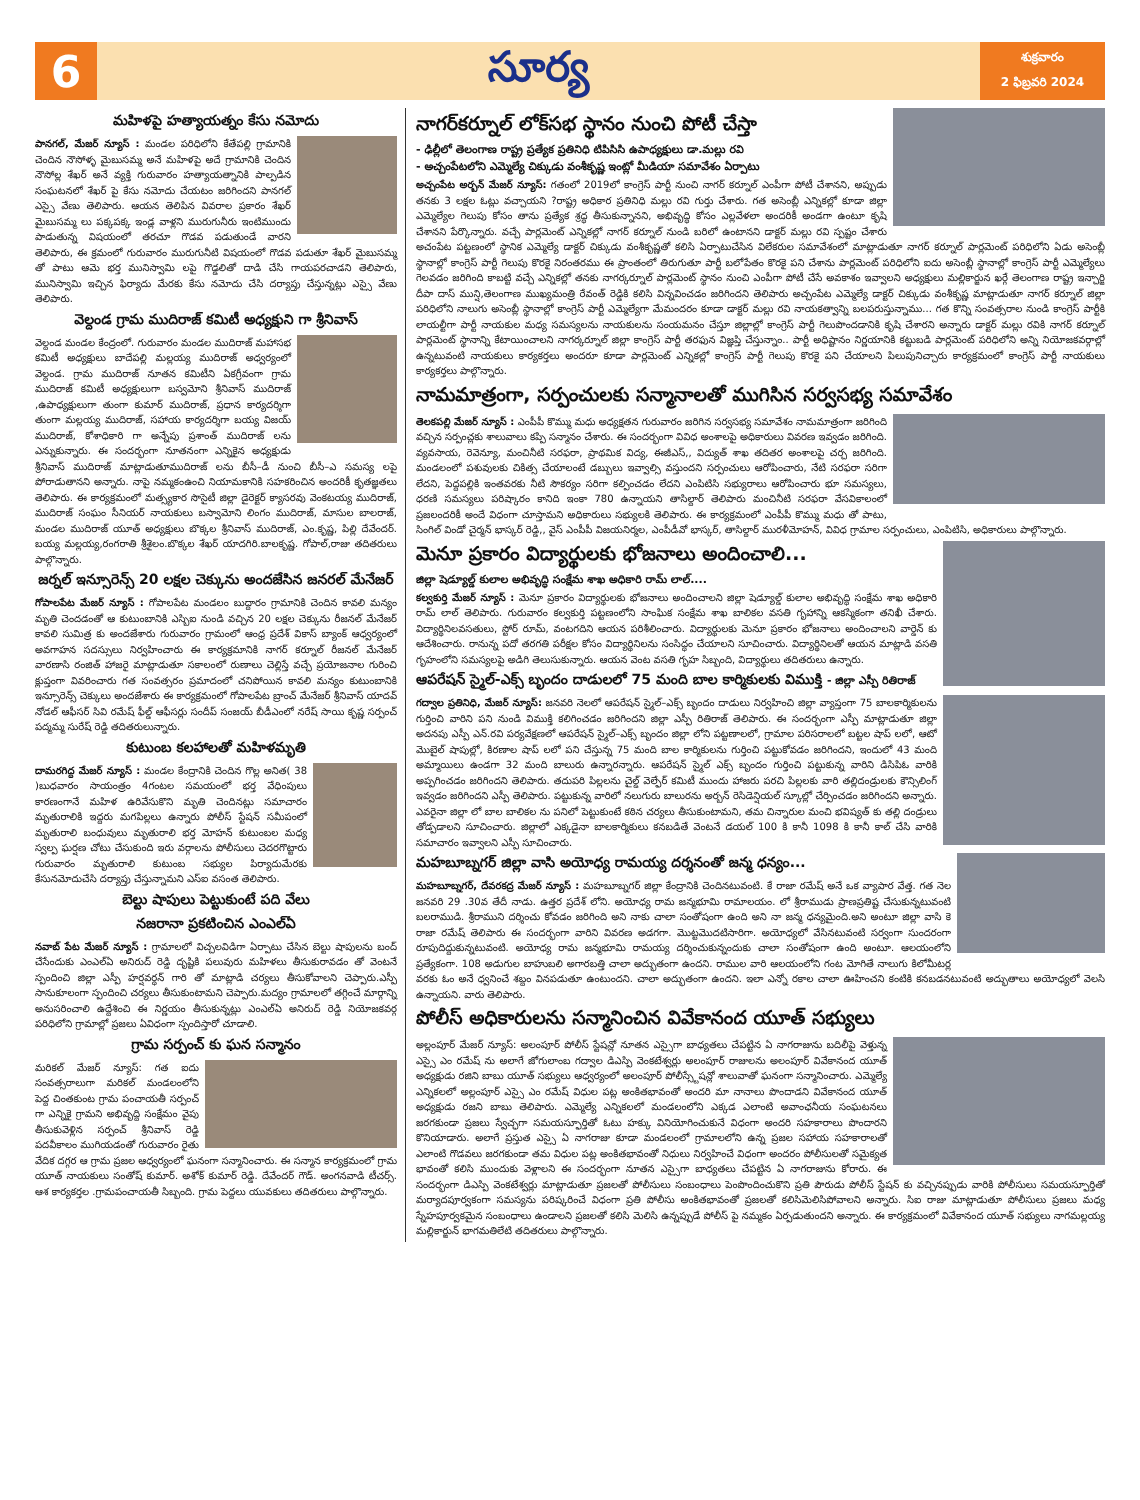6 సూర్య
శుక్రవారం
2 ఫిబ్రవరి 2024
మహిళపై హత్యాయత్నం కేసు నమోదు
పానగల్, మేజర్ న్యూస్ : మండల పరిధిలోని కేతేపల్లి గ్రామానికి చెందిన నౌసోళ్ళ మైబుసమ్మ అనే మహిళపై అదే గ్రామానికి చెందిన నౌసోల్ల శేఖర్ అనే వ్యక్తి గురువారం హత్యాయత్నానికి పాల్పడిన సంఘటనలో శేఖర్ పై కేసు నమోదు చేయటం జరిగిందని పానగల్ ఎస్సై వేణు తెలిపారు. ఆయన తెలిపిన వివరాల ప్రకారం శేఖర్ మైబుసమ్మ లు పక్కపక్క ఇండ్ల వాళ్లని మురుగునీరు ఇంటిముందు పాడుతున్న విషయంలో తరచూ గొడవ పడుతుండే వారని తెలిపారు, ఈ క్రమంలో గురువారం మురుగునీటి విషయంలో గొడవ పడుతూ శేఖర్ మైబుసమ్మ తో పాటు ఆమె భర్త మునిస్వామి లపై గొడ్డలితో దాడి చేసి గాయపరచాడని తెలిపారు, మునిస్వామి ఇచ్చిన ఫిర్యాదు మేరకు కేసు నమోదు చేసి దర్యాప్తు చేస్తున్నట్లు ఎస్సై వేణు తెలిపారు.
వెల్దండ గ్రామ ముదిరాజ్ కమిటీ అధ్యక్షుని గా శ్రీనివాస్
వెల్దండ మండల కేంద్రంలో. గురువారం మండల ముదిరాజ్ మహాసభ కమిటీ అధ్యక్షులు బాదేపల్లి మల్లయ్య ముదిరాజ్ అధ్వర్యంలో వెల్దండ. గ్రామ ముదిరాజ్ నూతన కమిటీని ఏకగ్రీవంగా గ్రామ ముదిరాజ్ కమిటీ అధ్యక్షులుగా బస్వమోని శ్రీనివాస్ ముదిరాజ్ ,ఉపాధ్యక్షులుగా తుంగా కుమార్ ముదిరాజ్, ప్రధాన కార్యదర్శిగా తుంగా మల్లయ్య ముదిరాజ్, సహాయ కార్యదర్శిగా బయ్య విజయ్ ముదిరాజ్, కోశాధికారి గా అన్నేపు ప్రశాంత్ ముదిరాజ్ లను ఎన్నుకున్నారు. ఈ సందర్భంగా నూతనంగా ఎన్నికైన అధ్యక్షుడు శ్రీనివాస్ ముదిరాజ్ మాట్లాడుతూముదిరాజ్ లను బీసీ–డీ నుంచి బీసీ–ఎ సమస్య లపై పోరాడుతానని అన్నారు. నాపై నమ్మకంఉంచి నియామకానికి సహకరించిన అందరికీ కృతజ్ఞతలు తెలిపారు. ఈ కార్యక్రమంలో మత్స్యకార సొసైటీ జిల్లా డైరెక్టర్ క్యాసరవు వెంకటయ్య ముదిరాజ్, ముదిరాజ్ సంఘం సీనియర్ నాయకులు బస్వామోని లింగం ముదిరాజ్, మాసుల బాలరాజ్, మండల ముదిరాజ్ యూత్ అధ్యక్షులు బొక్కల శ్రీనివాస్ ముదిరాజ్, ఎం.కృష్ణ, పిల్లి దేవేందర్. బయ్య మల్లయ్య,రంగరాతి శ్రీశైలం.బొక్కల శేఖర్ యాదగిరి.బాలకృష్ణ. గోపాల్,రాజు తదితరులు పాల్గొన్నారు.
జర్నల్ ఇన్సూరెన్స్ 20 లక్షల చెక్కును అందజేసిన జనరల్ మేనేజర్
గోపాలపేట మేజర్ న్యూస్ : గోపాలపేట మండలం బుద్దారం గ్రామానికి చెందిన కావలి మన్యం మృతి చెందడంతో ఆ కుటుంబానికి ఎస్బిఐ నుండి వచ్చిన 20 లక్షల చెక్కును రీజనల్ మేనేజర్ కావలి సుమిత్ర కు అందజేశారు గురువారం గ్రామంలో ఆంధ్ర ప్రదేశ్ వికాస్ బ్యాంక్ ఆధ్వర్యంలో అవగాహన సదస్సులు నిర్వహించారు ఈ కార్యక్రమానికి నాగర్ కర్నూల్ రీజనల్ మేనేజర్ వారణాసి రంజిత్ హాజరై మాట్లాడుతూ సకాలంలో రుణాలు చెల్లిస్తే వచ్చే ప్రయోజనాల గురించి క్లుప్తంగా వివరించారు గత సంవత్సరం ప్రమాదంలో చనిపోయిన కావలి మన్యం కుటుంబానికి ఇన్సూరెన్స్ చెక్కులు అందజేశారు ఈ కార్యక్రమంలో గోపాలపేట బ్రాంచ్ మేనేజర్ శ్రీనివాస్ యాదవ్ నోడల్ ఆఫీసర్ సివి రమేష్ ఫీల్డ్ ఆఫీసర్లు సందీప్ సంజయ్ బీడీఎంలో నరేష్ సాయి కృష్ణ సర్పంచ్ పద్మమ్మ సురేష్ రెడ్డి తదితరులున్నారు.
కుటుంబ కలహాలతో మహిళమృతి
దామరగిద్ద మేజర్ న్యూస్ : మండల కేంద్రానికి చెందిన గొల్ల అనిత( 38 )బుధవారం సాయంత్రం 4గంటల సమయంలో భర్త వేధింపులు కారణంగానే మహిళ ఉరివేసుకొని మృతి చెందినట్లు సమాచారం మృతురాలికి ఇద్దరు మగపిల్లలు ఉన్నారు పోలీస్ స్టేషన్ సమీపంలో మృతురాలి బంధువులు మృతురాలి భర్త మోహన్ కుటుంబల మధ్య స్వల్ప ఘర్షణ చోటు చేసుకుంది ఇరు వర్గాలను పోలీసులు చెదరగొట్టారు గురువారం మృతురాలి కుటుంబ సభ్యుల పిర్యాదుమేరకు కేసునమోదుచేసి దర్యాప్తు చేస్తున్నామని ఎస్ఐ వసంత తెలిపారు.
బెల్టు షాపులు పెట్టుకుంటే పది వేలు
నజరానా ప్రకటించిన ఎంఎల్ఏ
నవాబ్ పేట మేజర్ న్యూస్ : గ్రామాలలో విచ్చలవిడిగా ఏర్పాటు చేసిన బెల్టు షాపులను బంద్ చేసేందుకు ఎంఎల్ఏ అనిరుద్ రెడ్డి దృష్టికి పలువురు మహిళలు తీసుకురావడం తో వెంటనే స్పందించి జిల్లా ఎస్పీ హర్షవర్ధన్ గారి తో మాట్లాడి చర్యలు తీసుకోవాలని చెప్పారు.ఎస్పీ సానుకూలంగా స్పందించి చర్యలు తీసుకుంటామని చెప్పారు.మద్యం గ్రామాలలో తగ్గించే మార్గాన్ని అనుసరించాలి ఉద్దేశించి ఈ నిర్ణయం తీసుకున్నట్లు ఎంఎల్ఏ అనిరుద్ రెడ్డి నియోజకవర్గ పరిధిలోని గ్రామాల్లో ప్రజలు ఏవిధంగా స్పందిస్తారో చూడాలి.
గ్రామ సర్పంచ్ కు ఘన సన్మానం
మరికల్ మేజర్ న్యూస్: గత ఐదు సంవత్సరాలుగా మరికల్ మండలంలోని పెద్ద చింతకుంట గ్రామ పంచాయతీ సర్పంచ్ గా ఎన్నికై గ్రామని అభివృద్ది సంక్షేమం వైపు తీసుకువెళ్లిన సర్పంచ్ శ్రీనివాస్ రెడ్డి పదవీకాలం ముగియడంతో గురువారం రైతు వేదిక దగ్గర ఆ గ్రామ ప్రజల ఆధ్వర్యంలో ఘనంగా సన్మానించారు. ఈ సన్మాన కార్యక్రమంలో గ్రామ యూత్ నాయకులు సంతోష్ కుమార్. అశోక్ కుమార్ రెడ్డి. దేవేందర్ గౌడ్. అంగనవాడి టీచర్స్. ఆశ కార్యకర్తల .గ్రామపంచాయతీ సిబ్బంది. గ్రామ పెద్దలు యువకులు తదితరులు పాల్గొన్నారు.
నాగర్‌కర్నూల్ లోక్‌సభ స్థానం నుంచి పోటీ చేస్తా
- ఢిల్లీలో తెలంగాణ రాష్ట్ర ప్రత్యేక ప్రతినిధి టిపిసిసి ఉపాధ్యక్షులు డా.మల్లు రవి
- అచ్చంపేటలోని ఎమ్మెల్యే చిక్కుడు వంశీకృష్ణ ఇంట్లో మీడియా సమావేశం ఏర్పాటు
అచ్చంపేట అర్బన్ మేజర్ న్యూస్: గతంలో 2019లో కాంగ్రెస్ పార్టీ నుంచి నాగర్ కర్నూల్ ఎంపీగా పోటీ చేశానని, అప్పుడు తనకు 3 లక్షల ఓట్లు వచ్చాయని ?రాష్ట్ర అధికార ప్రతినిధి మల్లు రవి గుర్తు చేశారు. గత అసెంబ్లీ ఎన్నికల్లో కూడా జిల్లా ఎమ్మెల్యేల గెలుపు కోసం తాను ప్రత్యేక శ్రద్ధ తీసుకున్నానని, అభివృద్ధి కోసం ఎల్లవేళలా అందరికీ అండగా ఉంటూ కృషి చేశానని పేర్కొన్నారు. వచ్చే పార్లమెంట్ ఎన్నికల్లో నాగర్ కర్నూల్ నుండి బరిలో ఉంటానని డాక్టర్ మల్లు రవి స్పష్టం చేశారు అచంపేట పట్టణంలో స్థానిక ఎమ్మెల్యే డాక్టర్ చిక్కుడు వంశీకృష్ణతో కలిసి ఏర్పాటుచేసిన విలేకరుల సమావేశంలో మాట్లాడుతూ నాగర్ కర్నూల్ పార్లమెంట్ పరిధిలోని ఏడు అసెంబ్లీ స్థానాల్లో కాంగ్రెస్ పార్టీ గెలుపు కొరకై నిరంతరము ఈ ప్రాంతంలో తిరుగుతూ పార్టీ బలోపేతం కొరకై పని చేశాను పార్లమెంట్ పరిధిలోని ఐదు అసెంబ్లీ స్థానాల్లో కాంగ్రెస్ పార్టీ ఎమ్మెల్యేలు గెలవడం జరిగింది కాబట్టి వచ్చే ఎన్నికల్లో తనకు నాగర్కర్నూల్ పార్లమెంట్ స్థానం నుంచి ఎంపీగా పోటీ చేసే అవకాశం ఇవ్వాలని అధ్యక్షులు మల్లికార్జున ఖర్గే తెలంగాణ రాష్ట్ర ఇన్చార్జి దీపా దాస్ మున్షి,తెలంగాణ ముఖ్యమంత్రి రేవంత్ రెడ్డికి కలిసి విన్నవించడం జరిగిందని తెలిపారు అచ్చంపేట ఎమ్మెల్యే డాక్టర్ చిక్కుడు వంశీకృష్ణ మాట్లాడుతూ నాగర్ కర్నూల్ జిల్లా పరిధిలోని నాలుగు అసెంబ్లీ స్థానాల్లో కాంగ్రెస్ పార్టీ ఎమ్మెల్యేగా మేమందరం కూడా డాక్టర్ మల్లు రవి నాయకత్వాన్ని బలపరుస్తున్నాము... గత కొన్ని సంవత్సరాల నుండి కాంగ్రెస్ పార్టీకి లాయల్టీగా పార్టీ నాయకుల మధ్య సమస్యలను నాయకులను సంయమనం చేస్తూ జిల్లాల్లో కాంగ్రెస్ పార్టీ గెలుపొందడానికి కృషి చేశారని అన్నారు డాక్టర్ మల్లు రవికి నాగర్ కర్నూల్ పార్లమెంట్ స్థానాన్ని కేటాయించాలని నాగర్కర్నూల్ జిల్లా కాంగ్రెస్ పార్టీ తరఫున విజ్ఞప్తి చేస్తున్నాం.. పార్టీ అధిష్టానం నిర్ణయానికి కట్టుబడి పార్లమెంట్ పరిధిలోని అన్ని నియోజకవర్గాల్లో ఉన్నటువంటి నాయకులు కార్యకర్తలు అందరూ కూడా పార్లమెంట్ ఎన్నికల్లో కాంగ్రెస్ పార్టీ గెలుపు కొరకై పని చేయాలని పిలుపునిచ్చారు కార్యక్రమంలో కాంగ్రెస్ పార్టీ నాయకులు కార్యకర్తలు పాల్గొన్నారు.
నామమాత్రంగా, సర్పంచులకు సన్మానాలతో ముగిసిన సర్వసభ్య సమావేశం
తెలకపల్లి మేజర్ న్యూస్ : ఎంపీపీ కొమ్ము మధు అధ్యక్షతన గురువారం జరిగిన సర్వసభ్య సమావేశం నామమాత్రంగా జరిగింది వచ్చిన సర్పంచ్లకు శాలువాలు కప్పి సన్మానం చేశారు. ఈ సందర్భంగా వివిధ అంశాలపై అధికారులు వివరణ ఇవ్వడం జరిగింది. వ్యవసాయ, రెవెన్యూ, మంచినీటి సరఫరా, ప్రాథమిక విద్య, ఈజీఎస్,, విద్యుత్ శాఖ తదితర అంశాలపై చర్చ జరిగింది. మండలంలో పశువులకు చికిత్స చేయాలంటే డబ్బులు ఇవ్వాల్సి వస్తుందని సర్పంచులు ఆరోపించారు, నేటి సరఫరా సరిగా లేదని, పెద్దపల్లికి ఇంతవరకు నీటి సౌకర్యం సరిగా కల్పించడం లేదని ఎంపిటిసి సభ్యురాలు ఆరోపించారు భూ సమస్యలు, ధరణి సమస్యలు పరిష్కారం కానిది ఇంకా 780 ఉన్నాయని తాసిల్దార్ తెలిపారు మంచినీటి సరఫరా వేసవికాలంలో ప్రజలందరికీ అందే విధంగా చూస్తామని అధికారులు సభ్యులకి తెలిపారు. ఈ కార్యక్రమంలో ఎంపీపీ కొమ్ము మధు తో పాటు, సింగిల్ విండో చైర్మన్ భాస్కర్ రెడ్డి,, వైస్ ఎంపీపీ విజయనిర్మల, ఎంపీడీవో భాస్కర్, తాసిల్దార్ మురళీమోహన్, వివిధ గ్రామాల సర్పంచులు, ఎంపిటిసి, అధికారులు పాల్గొన్నారు.
మెనూ ప్రకారం విద్యార్థులకు భోజనాలు అందించాలి...
జిల్లా షెడ్యూల్డ్ కులాల అభివృద్ధి సంక్షేమ శాఖ అధికారి రామ్ లాల్....
కల్వకుర్తి మేజర్ న్యూస్ : మెనూ ప్రకారం విద్యార్థులకు భోజనాలు అందించాలని జిల్లా షెడ్యూల్డ్ కులాల అభివృద్ధి సంక్షేమ శాఖ అధికారి రామ్ లాల్ తెలిపారు. గురువారం కల్వకుర్తి పట్టణంలోని సాంఘిక సంక్షేమ శాఖ బాలికల వసతి గృహాన్ని ఆకస్మికంగా తనిఖీ చేశారు. విద్యార్థినిలవసతులు, స్టోర్ రూమ్, వంటగదిని ఆయన పరిశీలించారు. విద్యార్థులకు మెనూ ప్రకారం భోజనాలు అందించాలని వార్డెన్ కు ఆదేశించారు. రానున్న పదో తరగతి పరీక్షల కోసం విద్యార్థినిలను సంసిద్ధం చేయాలని సూచించారు. విద్యార్థినిలతో ఆయన మాట్లాడి వసతి గృహంలోని సమస్యలపై అడిగి తెలుసుకున్నారు. ఆయన వెంట వసతి గృహ సిబ్బంది, విద్యార్థులు తదితరులు ఉన్నారు.
ఆపరేషన్ స్మైల్-ఎక్స్ బృందం దాడులలో 75 మంది బాల కార్మికులకు విముక్తి - జిల్లా ఎస్పీ రితిరాజ్
గద్వాల ప్రతినిధి, మేజర్ న్యూస్: జనవరి నెలలో ఆపరేషన్ స్మైల్–ఎక్స్ బృందం దాడులు నిర్వహించి జిల్లా వ్యాప్తంగా 75 బాలకార్మికులను గుర్తించి వారిని పని నుండి విముక్తి కలిగించడం జరిగిందని జిల్లా ఎస్పీ రితిరాజ్ తెలిపారు. ఈ సందర్భంగా ఎస్పీ మాట్లాడుతూ జిల్లా అదనపు ఎస్పీ ఎన్.రవి పర్యవేక్షణలో ఆపరేషన్ స్మైల్–ఎక్స్ బృందం జిల్లా లోని పట్టణాలలో, గ్రామాల పరిసరాలలో బట్టల షాప్ లలో, ఆటో మొబైల్ షాపుల్లో, కిరణాల షాప్ లలో పని చేస్తున్న 75 మంది బాల కార్మికులను గుర్తించి పట్టుకోవడం జరిగిందని, ఇందులో 43 మంది అమ్మాయిలు ఉండగా 32 మంది బాలురు ఉన్నారన్నారు. ఆపరేషన్ స్మైల్ ఎక్స్ బృందం గుర్తించి పట్టుకున్న వారిని డిసిపిఓ వారికి అప్పగించడం జరిగిందని తెలిపారు. తదుపరి పిల్లలను చైల్డ్ వెల్ఫేర్ కమిటీ ముందు హాజరు పరచి పిల్లలకు వారి తల్లిదండ్రులకు కౌన్సిలింగ్ ఇవ్వడం జరిగిందని ఎస్పీ తెలిపారు. పట్టుకున్న వారిలో నలుగురు బాలురను అర్బన్ రెసిడెన్షియల్ స్కూల్లో చేర్పించడం జరిగిందని అన్నారు. ఎవరైనా జిల్లా లో బాల బాలికల ను పనిలో పెట్టుకుంటే కఠిన చర్యలు తీసుకుంటామని, తమ చిన్నారుల మంచి భవిష్యత్ కు తల్లి దండ్రులు తోడ్పడాలని సూచించారు. జిల్లాలో ఎక్కడైనా బాలకార్మికులు కనబడితే వెంటనే డయల్ 100 కి కానీ 1098 కి కానీ కాల్ చేసి వారికి సమాచారం ఇవ్వాలని ఎస్పీ సూచించారు.
మహబూబ్నగర్ జిల్లా వాసి అయోధ్య రామయ్య దర్శనంతో జన్మ ధన్యం...
మహబూబ్నగర్, దేవరకద్ర మేజర్ న్యూస్ : మహబూబ్నగర్ జిల్లా కేంద్రానికి చెందినటువంటి. కే రాజా రమేష్ అనే ఒక వ్యాపార వేత్త. గత నెల జనవరి 29 .30వ తేదీ నాడు. ఉత్తర ప్రదేశ్ లోని. అయోధ్య రామ జన్మభూమి రామాలయం. లో శ్రీరాముడు ప్రాణప్రతిష్ట చేసుకున్నటువంటి బలరాముడి. శ్రీరాముని దర్శించు కోవడం జరిగింది అని నాకు చాలా సంతోషంగా ఉంది అని నా జన్మ ధన్యమైంది.అని అంటూ జిల్లా వాసి కె రాజా రమేష్ తెలిపారు ఈ సందర్భంగా వారిని వివరణ అడగగా. మొట్టమొదటిసారిగా. అయోధ్యలో వేసినటువంటి సర్వంగా సుందరంగా రూపుదిద్దుకున్నటువంటి. అయోధ్య రామ జన్మభూమి రామయ్య దర్శించుకున్నందుకు చాలా సంతోషంగా ఉంది అంటూ. ఆలయంలోని ప్రత్యేకంగా. 108 అడుగుల బాహుబలి అగారబత్తి చాలా అద్భుతంగా ఉందని. రాముల వారి ఆలయంలోని గంట మోగితే నాలుగు కిలోమీటర్ల వరకు ఓం అనే ధ్వనించే శబ్దం వినపడుతూ ఉంటుందని. చాలా అద్భుతంగా ఉందని. ఇలా ఎన్నో రకాల చాలా ఊహించని కంటికి కనబడనటువంటి అద్భుతాలు అయోధ్యలో వెలసి ఉన్నాయని. వారు తెలిపారు.
పోలీస్ అధికారులను సన్మానించిన వివేకానంద యూత్ సభ్యులు
అల్లంపూర్ మేజర్ న్యూస్: అలంపూర్ పోలీస్ స్టేషన్లో నూతన ఎస్సైగా బాధ్యతలు చేపట్టిన ఏ నాగరాజును బదిలీపై వెళ్తున్న ఎస్సై ఎం రమేష్ ను అలాగే జోగులాంబ గద్వాల డిఎస్పి వెంకటేశ్వర్లు అలంపూర్ రాజులను అలంపూర్ వివేకానంద యూత్ అధ్యక్షుడు రజిని బాబు యూత్ సభ్యులు ఆధ్వర్యంలో అలంపూర్ పోలీస్స్టేషన్లో శాలువాతో ఘనంగా సన్మానించారు. ఎమ్మెల్యే ఎన్నికలలో అల్లంపూర్ ఎస్సై ఎం రమేష్ విధుల పట్ల అంకితభావంతో అందరి మా నానాలు పొందాడని వివేకానంద యూత్ అధ్యక్షుడు రజని బాబు తెలిపారు. ఎమ్మెల్యే ఎన్నికలలో మండలంలోని ఎక్కడ ఎలాంటి అవాంఛనీయ సంఘటనలు జరగకుండా ప్రజలు స్వేచ్ఛగా సమయస్ఫూర్తితో ఓటు హక్కు వినియోగించుకునే విధంగా అందరి సహకారాలు పొందారని కొనియాడారు. అలాగే ప్రస్తుత ఎస్సై ఏ నాగరాజు కూడా మండలంలో గ్రామాలలోని ఉన్న ప్రజల సహాయ సహకారాలతో ఎలాంటి గొడవలు జరగకుండా తమ విధుల పట్ల అంకితభావంతో నిధులు నిర్వహించే విధంగా అందరం పోలీసులతో సమైక్యత భావంతో కలిసి ముందుకు వెళ్లాలని ఈ సందర్భంగా నూతన ఎస్సైగా బాధ్యతలు చేపట్టిన ఏ నాగరాజును కోరారు. ఈ సందర్భంగా డిఎస్పి వెంకటేశ్వర్లు మాట్లాడుతూ ప్రజలతో పోలీసులు సంబంధాలు పెంపొందించుకొని ప్రతి పౌరుడు పోలీస్ స్టేషన్ కు వచ్చినప్పుడు వారికి పోలీసులు సమయస్ఫూర్తితో మర్యాదపూర్వకంగా సమస్యను పరిష్కరించే విధంగా ప్రతి పోలీసు అంకితభావంతో ప్రజలతో కలిసిమెలిసిపోవాలని అన్నారు. సిఐ రాజు మాట్లాడుతూ పోలీసులు ప్రజలు మధ్య స్నేహపూర్వకమైన సంబంధాలు ఉండాలని ప్రజలతో కలిసి మెలిసి ఉన్నప్పుడే పోలీస్ పై నమ్మకం ఏర్పడుతుందని అన్నారు. ఈ కార్యక్రమంలో వివేకానంద యూత్ సభ్యులు నాగమల్లయ్య మల్లికార్జున్ భాగమతిలేటి తదితరులు పాల్గొన్నారు.